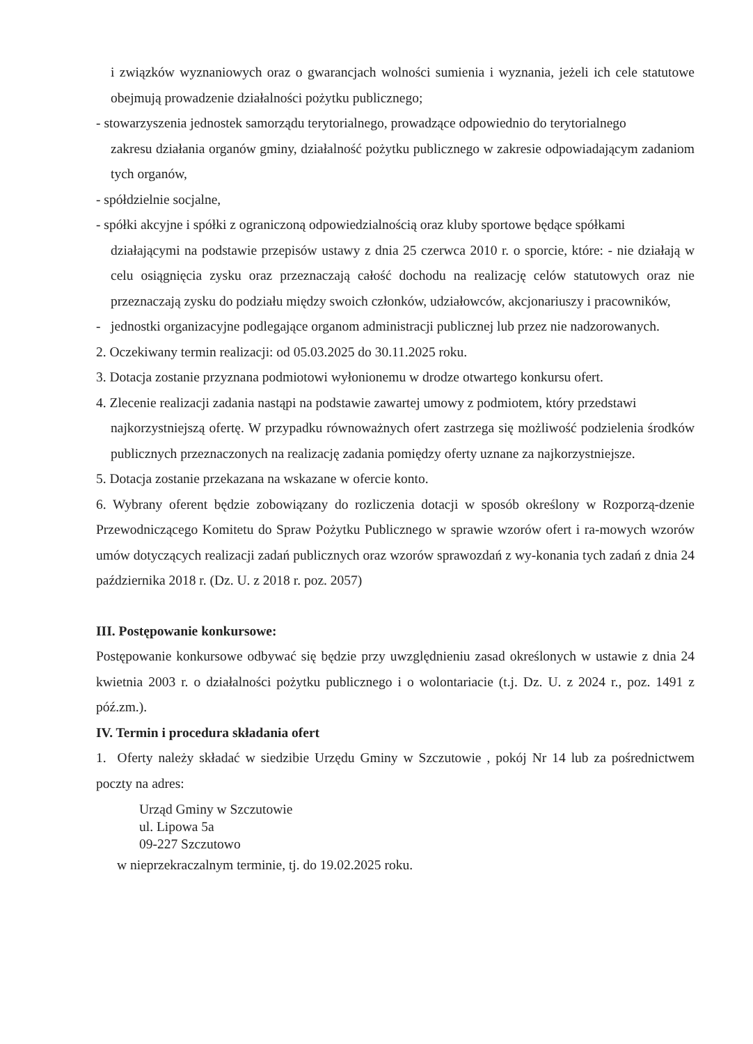i związków wyznaniowych oraz o gwarancjach wolności sumienia i wyznania, jeżeli ich cele statutowe obejmują prowadzenie działalności pożytku publicznego;
- stowarzyszenia jednostek samorządu terytorialnego, prowadzące odpowiednio do terytorialnego
zakresu działania organów gminy, działalność pożytku publicznego w zakresie odpowiadającym zadaniom tych organów,
- spółdzielnie socjalne,
- spółki akcyjne i spółki z ograniczoną odpowiedzialnością oraz kluby sportowe będące spółkami
działającymi na podstawie przepisów ustawy z dnia 25 czerwca 2010 r. o sporcie, które: - nie działają w celu osiągnięcia zysku oraz przeznaczają całość dochodu na realizację celów statutowych oraz nie przeznaczają zysku do podziału między swoich członków, udziałowców, akcjonariuszy i pracowników,
- jednostki organizacyjne podlegające organom administracji publicznej lub przez nie nadzorowanych.
2. Oczekiwany termin realizacji: od 05.03.2025 do 30.11.2025 roku.
3. Dotacja zostanie przyznana podmiotowi wyłonionemu w drodze otwartego konkursu ofert.
4. Zlecenie realizacji zadania nastąpi na podstawie zawartej umowy z podmiotem, który przedstawi
najkorzystniejszą ofertę. W przypadku równoważnych ofert zastrzega się możliwość podzielenia środków publicznych przeznaczonych na realizację zadania pomiędzy oferty uznane za najkorzystniejsze.
5. Dotacja zostanie przekazana na wskazane w ofercie konto.
6. Wybrany oferent będzie zobowiązany do rozliczenia dotacji w sposób określony w Rozporzą-dzenie Przewodniczącego Komitetu do Spraw Pożytku Publicznego w sprawie wzorów ofert i ra-mowych wzorów umów dotyczących realizacji zadań publicznych oraz wzorów sprawozdań z wy-konania tych zadań z dnia 24 października 2018 r. (Dz. U. z 2018 r. poz. 2057)
III. Postępowanie konkursowe:
Postępowanie konkursowe odbywać się będzie przy uwzględnieniu zasad określonych w ustawie z dnia 24 kwietnia 2003 r. o działalności pożytku publicznego i o wolontariacie (t.j. Dz. U. z 2024 r., poz. 1491 z póź.zm.).
IV. Termin i procedura składania ofert
1. Oferty należy składać w siedzibie Urzędu Gminy w Szczutowie , pokój Nr 14 lub za pośrednictwem poczty na adres:
Urząd Gminy w Szczutowie
ul. Lipowa 5a
09-227 Szczutowo
w nieprzekraczalnym terminie, tj. do 19.02.2025 roku.